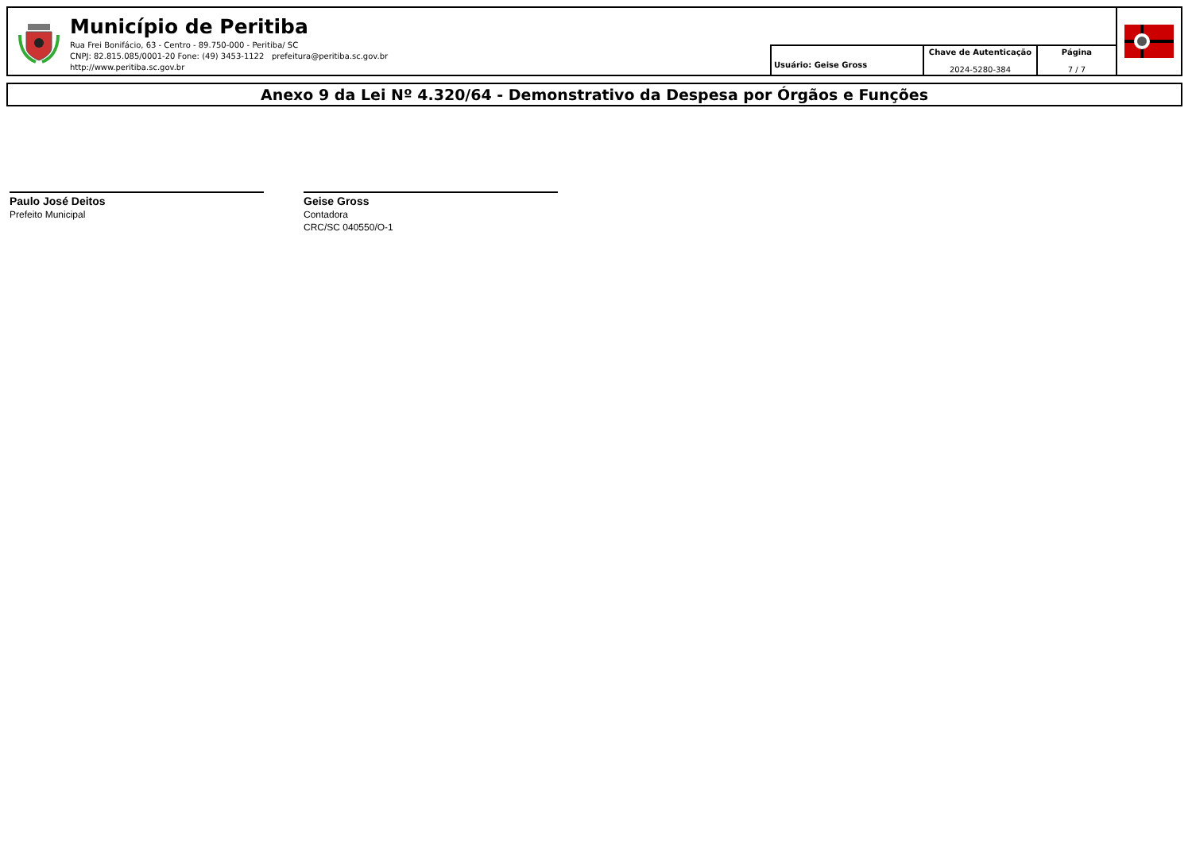Município de Peritiba
Rua Frei Bonifácio, 63 - Centro - 89.750-000 - Peritiba/ SC
CNPJ: 82.815.085/0001-20 Fone: (49) 3453-1122 prefeitura@peritiba.sc.gov.br
http://www.peritiba.sc.gov.br
Usuário: Geise Gross
Chave de Autenticação
2024-5280-384
Página
7 / 7
Anexo 9 da Lei Nº 4.320/64 - Demonstrativo da Despesa por Órgãos e Funções
Paulo José Deitos
Prefeito Municipal
Geise Gross
Contadora
CRC/SC 040550/O-1